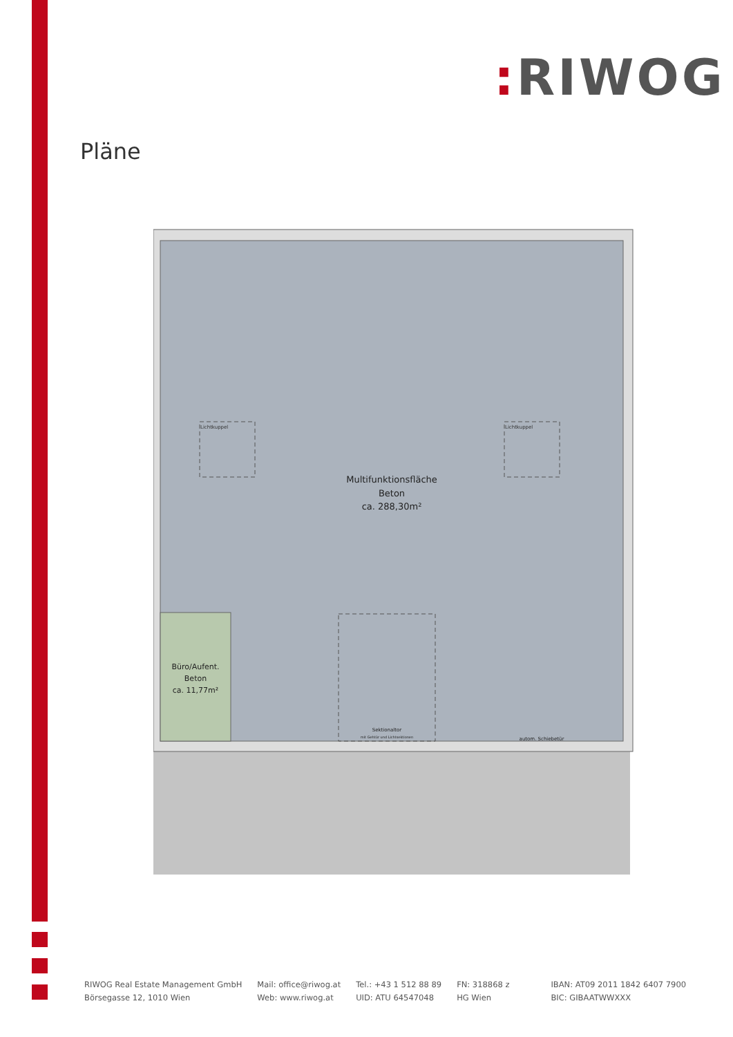: RIWOG
Pläne
Multifunktionsfläche
Beton
ca. 288,30m²
Lichtkuppel
Lichtkuppel
Büro/Aufent.
Beton
ca. 11,77m²
Sektionaltor
mit Gehtür und Lichtsektionen
autom. Schiebetür
RIWOG Real Estate Management GmbH
Börsegasse 12, 1010 Wien
Mail: office@riwog.at
Web: www.riwog.at
Tel.: +43 1 512 88 89
UID: ATU 64547048
FN: 318868 z
HG Wien
IBAN: AT09 2011 1842 6407 7900
BIC: GIBAATWWXXX